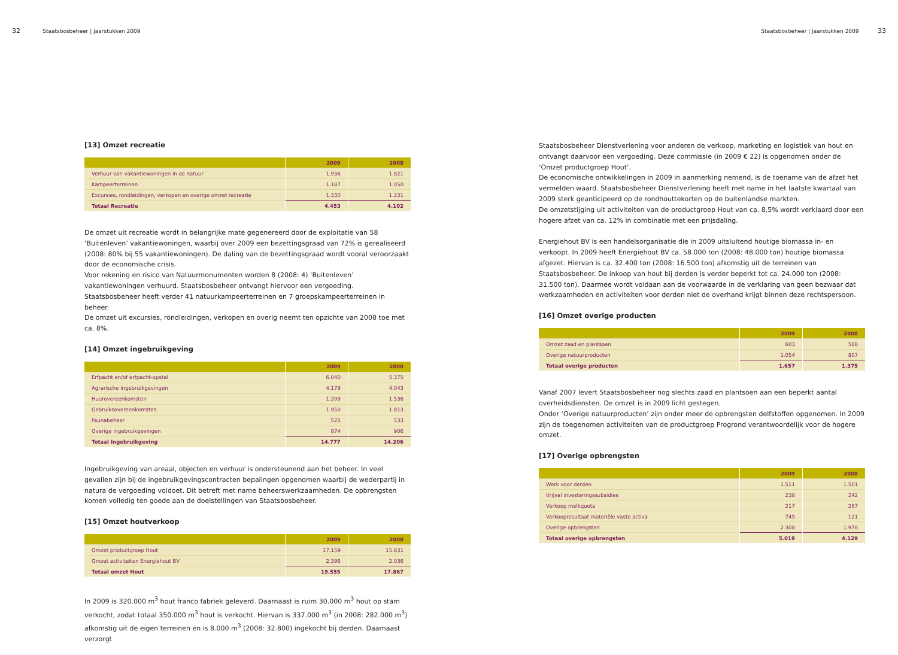32 Staatsbosbeheer | Jaarstukken 2009
Staatsbosbeheer | Jaarstukken 2009 33
[13] Omzet recreatie
| | 2009 | 2008 |
| --- | --- | --- |
| Verhuur van vakantiewoningen in de natuur | 1.936 | 1.821 |
| Kampeerterreinen | 1.187 | 1.050 |
| Excursies, rondleidingen, verkopen en overige omzet recreatie | 1.330 | 1.231 |
| Totaal Recreatie | 4.453 | 4.102 |
De omzet uit recreatie wordt in belangrijke mate gegenereerd door de exploitatie van 58 ‘Buitenleven’ vakantiewoningen, waarbij over 2009 een bezettingsgraad van 72% is gerealiseerd (2008: 80% bij 55 vakantiewoningen). De daling van de bezettingsgraad wordt vooral veroorzaakt door de economische crisis.
Voor rekening en risico van Natuurmonumenten worden 8 (2008: 4) ‘Buitenleven’ vakantiewoningen verhuurd. Staatsbosbeheer ontvangt hiervoor een vergoeding.
Staatsbosbeheer heeft verder 41 natuurkampeerterreinen en 7 groepskampeerterreinen in beheer.
De omzet uit excursies, rondleidingen, verkopen en overig neemt ten opzichte van 2008 toe met ca. 8%.
[14] Omzet ingebruikgeving
| | 2009 | 2008 |
| --- | --- | --- |
| Erfpacht en/of erfpacht-opstal | 6.040 | 5.375 |
| Agrarische ingebruikgevingen | 4.179 | 4.043 |
| Huurovereenkomsten | 1.209 | 1.536 |
| Gebruiksovereenkomsten | 1.950 | 1.813 |
| Faunabeheer | 525 | 533 |
| Overige ingebruikgevingen | 874 | 906 |
| Totaal Ingebruikgeving | 14.777 | 14.206 |
Ingebruikgeving van areaal, objecten en verhuur is ondersteunend aan het beheer. In veel gevallen zijn bij de ingebruikgevingscontracten bepalingen opgenomen waarbij de wederpartij in natura de vergoeding voldoet. Dit betreft met name beheerswerkzaamheden. De opbrengsten komen volledig ten goede aan de doelstellingen van Staatsbosbeheer.
[15] Omzet houtverkoop
| | 2009 | 2008 |
| --- | --- | --- |
| Omzet productgroep Hout | 17.159 | 15.831 |
| Omzet activiteiten Energiehout BV | 2.396 | 2.036 |
| Totaal omzet Hout | 19.555 | 17.867 |
In 2009 is 320.000 m<sup>3</sup> hout franco fabriek geleverd. Daarnaast is ruim 30.000 m<sup>3</sup> hout op stam verkocht, zodat totaal 350.000 m<sup>3</sup> hout is verkocht. Hiervan is 337.000 m<sup>3</sup> (in 2008: 282.000 m<sup>3</sup>) afkomstig uit de eigen terreinen en is 8.000 m<sup>3</sup> (2008: 32.800) ingekocht bij derden. Daarnaast verzorgt
Staatsbosbeheer Dienstverlening voor anderen de verkoop, marketing en logistiek van hout en ontvangt daarvoor een vergoeding. Deze commissie (in 2009 € 22) is opgenomen onder de ‘Omzet productgroep Hout’.
De economische ontwikkelingen in 2009 in aanmerking nemend, is de toename van de afzet het vermelden waard. Staatsbosbeheer Dienstverlening heeft met name in het laatste kwartaal van 2009 sterk geanticipeerd op de rondhouttekorten op de buitenlandse markten.
De omzetstijging uit activiteiten van de productgroep Hout van ca. 8,5% wordt verklaard door een hogere afzet van ca. 12% in combinatie met een prijsdaling.
Energiehout BV is een handelsorganisatie die in 2009 uitsluitend houtige biomassa in- en verkoopt. In 2009 heeft Energiehout BV ca. 58.000 ton (2008: 48.000 ton) houtige biomassa afgezet. Hiervan is ca. 32.400 ton (2008: 16.500 ton) afkomstig uit de terreinen van Staatsbosbeheer. De inkoop van hout bij derden is verder beperkt tot ca. 24.000 ton (2008: 31.500 ton). Daarmee wordt voldaan aan de voorwaarde in de verklaring van geen bezwaar dat werkzaamheden en activiteiten voor derden niet de overhand krijgt binnen deze rechtspersoon.
[16] Omzet overige producten
| | 2009 | 2008 |
| --- | --- | --- |
| Omzet zaad en plantsoen | 603 | 568 |
| Overige natuurproducten | 1.054 | 807 |
| Totaal overige producten | 1.657 | 1.375 |
Vanaf 2007 levert Staatsbosbeheer nog slechts zaad en plantsoen aan een beperkt aantal overheidsdiensten. De omzet is in 2009 licht gestegen.
Onder ‘Overige natuurproducten’ zijn onder meer de opbrengsten delfstoffen opgenomen. In 2009 zijn de toegenomen activiteiten van de productgroep Progrond verantwoordelijk voor de hogere omzet.
[17] Overige opbrengsten
| | 2009 | 2008 |
| --- | --- | --- |
| Werk voor derden | 1.511 | 1.501 |
| Vrijval investeringssubsidies | 238 | 242 |
| Verkoop melkquota | 217 | 287 |
| Verkoopresultaat materiële vaste activa | 745 | 121 |
| Overige opbrengsten | 2.308 | 1.978 |
| Totaal overige opbrengsten | 5.019 | 4.129 |